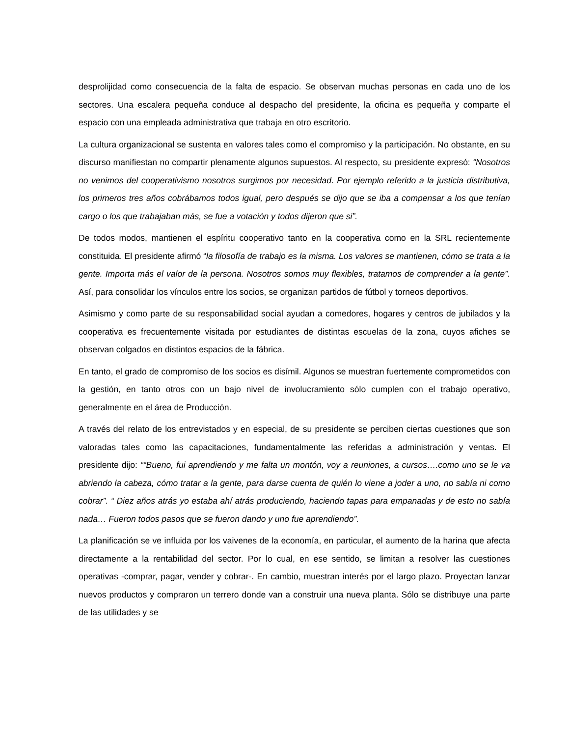desprolijidad como consecuencia de la falta de espacio. Se observan muchas personas en cada uno de los sectores. Una escalera pequeña conduce al despacho del presidente, la oficina es pequeña y comparte el espacio con una empleada administrativa que trabaja en otro escritorio.
La cultura organizacional se sustenta en valores tales como el compromiso y la participación. No obstante, en su discurso manifiestan no compartir plenamente algunos supuestos. Al respecto, su presidente expresó: “Nosotros no venimos del cooperativismo nosotros surgimos por necesidad. Por ejemplo referido a la justicia distributiva, los primeros tres años cobrábamos todos igual, pero después se dijo que se iba a compensar a los que tenían cargo o los que trabajaban más, se fue a votación y todos dijeron que si”.
De todos modos, mantienen el espíritu cooperativo tanto en la cooperativa como en la SRL recientemente constituida. El presidente afirmó “la filosofía de trabajo es la misma. Los valores se mantienen, cómo se trata a la gente. Importa más el valor de la persona. Nosotros somos muy flexibles, tratamos de comprender a la gente”. Así, para consolidar los vínculos entre los socios, se organizan partidos de fútbol y torneos deportivos.
Asimismo y como parte de su responsabilidad social ayudan a comedores, hogares y centros de jubilados y la cooperativa es frecuentemente visitada por estudiantes de distintas escuelas de la zona, cuyos afiches se observan colgados en distintos espacios de la fábrica.
En tanto, el grado de compromiso de los socios es disímil. Algunos se muestran fuertemente comprometidos con la gestión, en tanto otros con un bajo nivel de involucramiento sólo cumplen con el trabajo operativo, generalmente en el área de Producción.
A través del relato de los entrevistados y en especial, de su presidente se perciben ciertas cuestiones que son valoradas tales como las capacitaciones, fundamentalmente las referidas a administración y ventas. El presidente dijo: ““Bueno, fui aprendiendo y me falta un montón, voy a reuniones, a cursos….como uno se le va abriendo la cabeza, cómo tratar a la gente, para darse cuenta de quién lo viene a joder a uno, no sabía ni como cobrar”. “ Diez años atrás yo estaba ahí atrás produciendo, haciendo tapas para empanadas y de esto no sabía nada… Fueron todos pasos que se fueron dando y uno fue aprendiendo”.
La planificación se ve influida por los vaivenes de la economía, en particular, el aumento de la harina que afecta directamente a la rentabilidad del sector. Por lo cual, en ese sentido, se limitan a resolver las cuestiones operativas -comprar, pagar, vender y cobrar-. En cambio, muestran interés por el largo plazo. Proyectan lanzar nuevos productos y compraron un terrero donde van a construir una nueva planta. Sólo se distribuye una parte de las utilidades y se